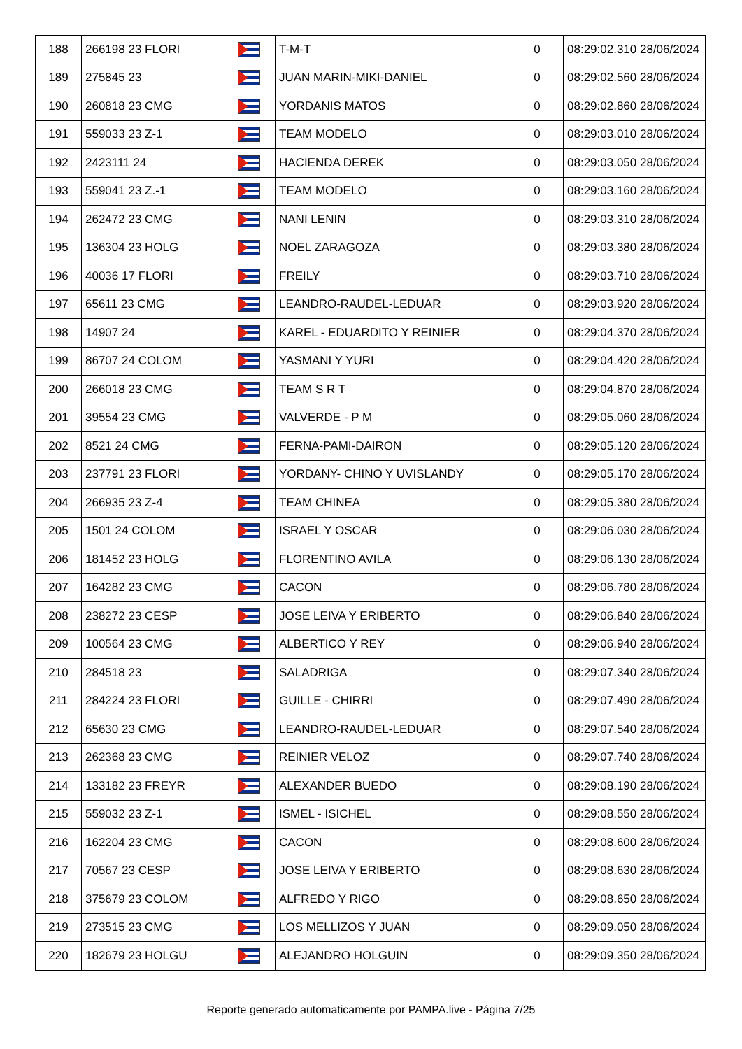| 188 | 266198 23 FLORI | | T-M-T | 0 | 08:29:02.310 28/06/2024 |
| 189 | 275845 23 | | JUAN MARIN-MIKI-DANIEL | 0 | 08:29:02.560 28/06/2024 |
| 190 | 260818 23 CMG | | YORDANIS MATOS | 0 | 08:29:02.860 28/06/2024 |
| 191 | 559033 23 Z-1 | | TEAM MODELO | 0 | 08:29:03.010 28/06/2024 |
| 192 | 2423111 24 | | HACIENDA DEREK | 0 | 08:29:03.050 28/06/2024 |
| 193 | 559041 23 Z.-1 | | TEAM MODELO | 0 | 08:29:03.160 28/06/2024 |
| 194 | 262472 23 CMG | | NANI LENIN | 0 | 08:29:03.310 28/06/2024 |
| 195 | 136304 23 HOLG | | NOEL ZARAGOZA | 0 | 08:29:03.380 28/06/2024 |
| 196 | 40036 17 FLORI | | FREILY | 0 | 08:29:03.710 28/06/2024 |
| 197 | 65611 23 CMG | | LEANDRO-RAUDEL-LEDUAR | 0 | 08:29:03.920 28/06/2024 |
| 198 | 14907 24 | | KAREL - EDUARDITO Y REINIER | 0 | 08:29:04.370 28/06/2024 |
| 199 | 86707 24 COLOM | | YASMANI Y YURI | 0 | 08:29:04.420 28/06/2024 |
| 200 | 266018 23 CMG | | TEAM S R T | 0 | 08:29:04.870 28/06/2024 |
| 201 | 39554 23 CMG | | VALVERDE - P M | 0 | 08:29:05.060 28/06/2024 |
| 202 | 8521 24 CMG | | FERNA-PAMI-DAIRON | 0 | 08:29:05.120 28/06/2024 |
| 203 | 237791 23 FLORI | | YORDANY- CHINO Y UVISLANDY | 0 | 08:29:05.170 28/06/2024 |
| 204 | 266935 23 Z-4 | | TEAM CHINEA | 0 | 08:29:05.380 28/06/2024 |
| 205 | 1501 24 COLOM | | ISRAEL Y OSCAR | 0 | 08:29:06.030 28/06/2024 |
| 206 | 181452 23 HOLG | | FLORENTINO AVILA | 0 | 08:29:06.130 28/06/2024 |
| 207 | 164282 23 CMG | | CACON | 0 | 08:29:06.780 28/06/2024 |
| 208 | 238272 23 CESP | | JOSE LEIVA Y ERIBERTO | 0 | 08:29:06.840 28/06/2024 |
| 209 | 100564 23 CMG | | ALBERTICO Y REY | 0 | 08:29:06.940 28/06/2024 |
| 210 | 284518 23 | | SALADRIGA | 0 | 08:29:07.340 28/06/2024 |
| 211 | 284224 23 FLORI | | GUILLE - CHIRRI | 0 | 08:29:07.490 28/06/2024 |
| 212 | 65630 23 CMG | | LEANDRO-RAUDEL-LEDUAR | 0 | 08:29:07.540 28/06/2024 |
| 213 | 262368 23 CMG | | REINIER VELOZ | 0 | 08:29:07.740 28/06/2024 |
| 214 | 133182 23 FREYR | | ALEXANDER BUEDO | 0 | 08:29:08.190 28/06/2024 |
| 215 | 559032 23 Z-1 | | ISMEL - ISICHEL | 0 | 08:29:08.550 28/06/2024 |
| 216 | 162204 23 CMG | | CACON | 0 | 08:29:08.600 28/06/2024 |
| 217 | 70567 23 CESP | | JOSE LEIVA Y ERIBERTO | 0 | 08:29:08.630 28/06/2024 |
| 218 | 375679 23 COLOM | | ALFREDO Y RIGO | 0 | 08:29:08.650 28/06/2024 |
| 219 | 273515 23 CMG | | LOS MELLIZOS Y JUAN | 0 | 08:29:09.050 28/06/2024 |
| 220 | 182679 23 HOLGU | | ALEJANDRO HOLGUIN | 0 | 08:29:09.350 28/06/2024 |
Reporte generado automaticamente por PAMPA.live - Página 7/25